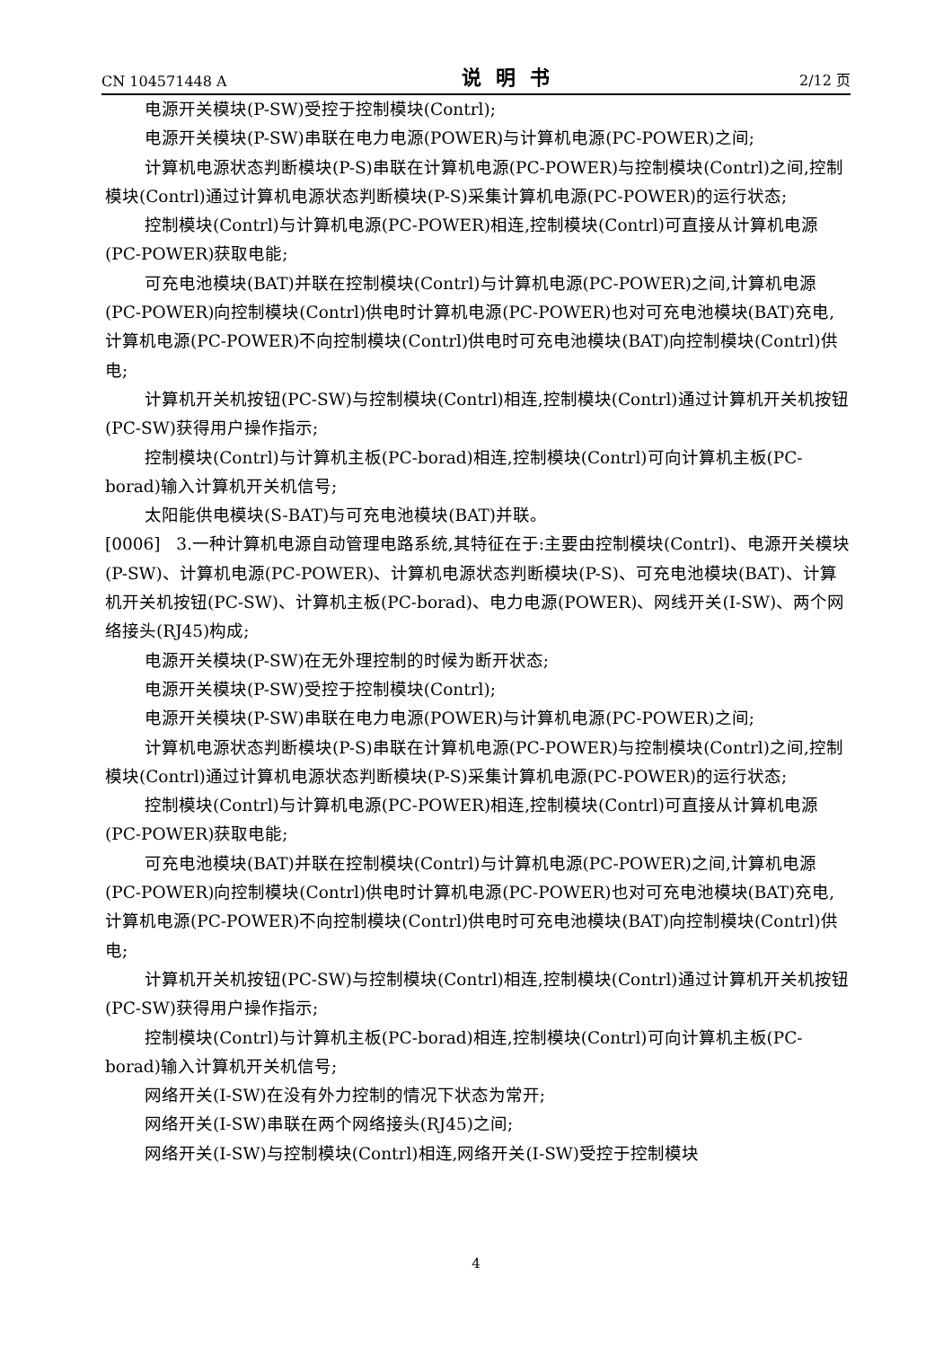CN 104571448 A 说明书 2/12 页
电源开关模块(P-SW)受控于控制模块(Contrl);
电源开关模块(P-SW)串联在电力电源(POWER)与计算机电源(PC-POWER)之间;
计算机电源状态判断模块(P-S)串联在计算机电源(PC-POWER)与控制模块(Contrl)之间,控制模块(Contrl)通过计算机电源状态判断模块(P-S)采集计算机电源(PC-POWER)的运行状态;
控制模块(Contrl)与计算机电源(PC-POWER)相连,控制模块(Contrl)可直接从计算机电源(PC-POWER)获取电能;
可充电池模块(BAT)并联在控制模块(Contrl)与计算机电源(PC-POWER)之间,计算机电源(PC-POWER)向控制模块(Contrl)供电时计算机电源(PC-POWER)也对可充电池模块(BAT)充电,计算机电源(PC-POWER)不向控制模块(Contrl)供电时可充电池模块(BAT)向控制模块(Contrl)供电;
计算机开关机按钮(PC-SW)与控制模块(Contrl)相连,控制模块(Contrl)通过计算机开关机按钮(PC-SW)获得用户操作指示;
控制模块(Contrl)与计算机主板(PC-borad)相连,控制模块(Contrl)可向计算机主板(PC-borad)输入计算机开关机信号;
太阳能供电模块(S-BAT)与可充电池模块(BAT)并联。
[0006] 3.一种计算机电源自动管理电路系统,其特征在于:主要由控制模块(Contrl)、电源开关模块(P-SW)、计算机电源(PC-POWER)、计算机电源状态判断模块(P-S)、可充电池模块(BAT)、计算机开关机按钮(PC-SW)、计算机主板(PC-borad)、电力电源(POWER)、网线开关(I-SW)、两个网络接头(RJ45)构成;
电源开关模块(P-SW)在无外理控制的时候为断开状态;
电源开关模块(P-SW)受控于控制模块(Contrl);
电源开关模块(P-SW)串联在电力电源(POWER)与计算机电源(PC-POWER)之间;
计算机电源状态判断模块(P-S)串联在计算机电源(PC-POWER)与控制模块(Contrl)之间,控制模块(Contrl)通过计算机电源状态判断模块(P-S)采集计算机电源(PC-POWER)的运行状态;
控制模块(Contrl)与计算机电源(PC-POWER)相连,控制模块(Contrl)可直接从计算机电源(PC-POWER)获取电能;
可充电池模块(BAT)并联在控制模块(Contrl)与计算机电源(PC-POWER)之间,计算机电源(PC-POWER)向控制模块(Contrl)供电时计算机电源(PC-POWER)也对可充电池模块(BAT)充电,计算机电源(PC-POWER)不向控制模块(Contrl)供电时可充电池模块(BAT)向控制模块(Contrl)供电;
计算机开关机按钮(PC-SW)与控制模块(Contrl)相连,控制模块(Contrl)通过计算机开关机按钮(PC-SW)获得用户操作指示;
控制模块(Contrl)与计算机主板(PC-borad)相连,控制模块(Contrl)可向计算机主板(PC-borad)输入计算机开关机信号;
网络开关(I-SW)在没有外力控制的情况下状态为常开;
网络开关(I-SW)串联在两个网络接头(RJ45)之间;
网络开关(I-SW)与控制模块(Contrl)相连,网络开关(I-SW)受控于控制模块
4